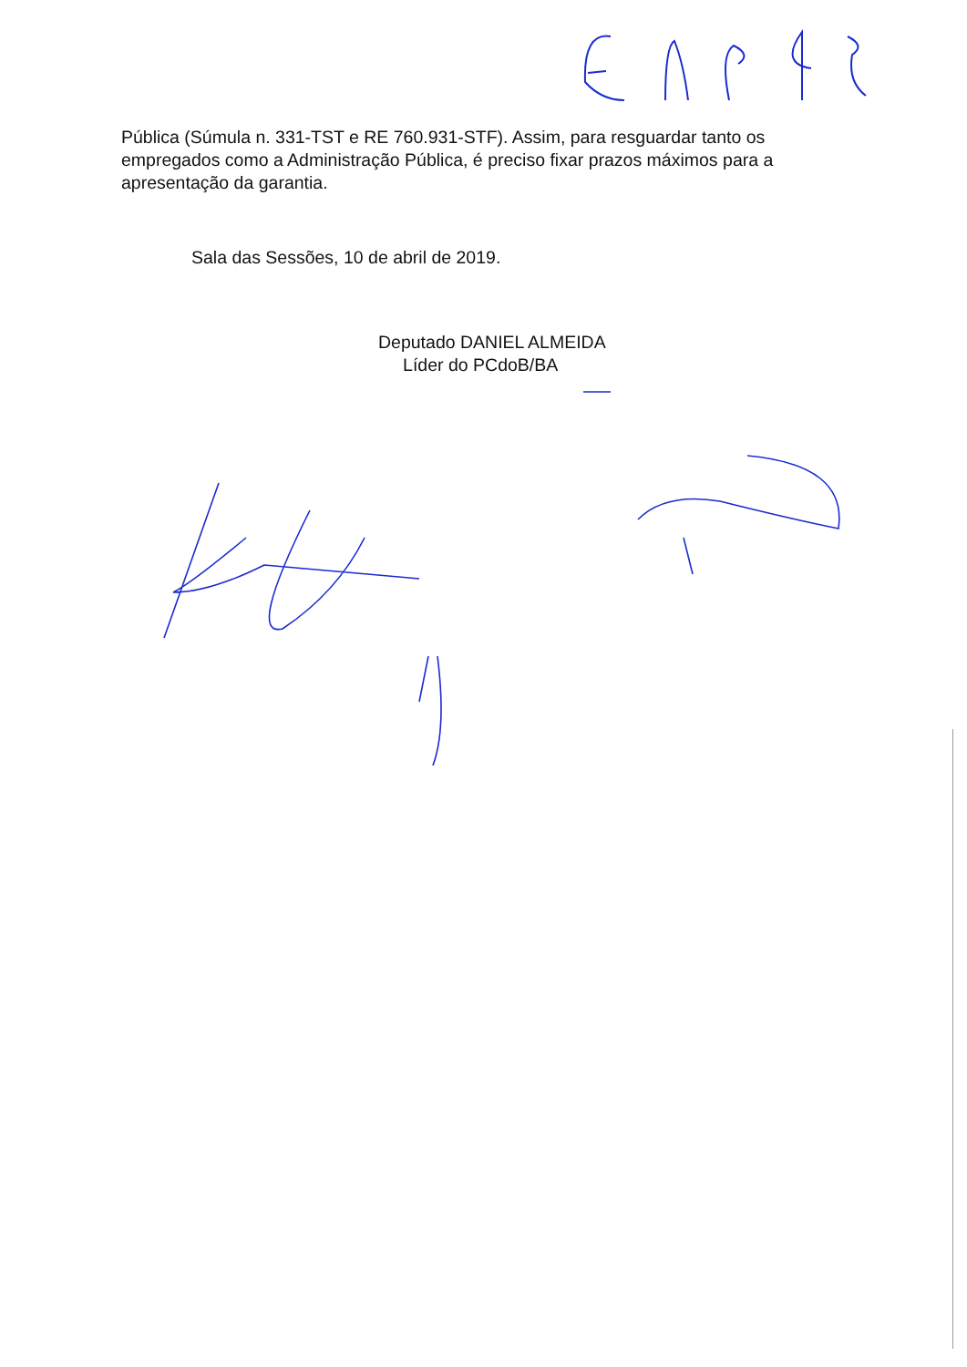Pública (Súmula n. 331-TST e RE 760.931-STF). Assim, para resguardar tanto os empregados como a Administração Pública, é preciso fixar prazos máximos para a apresentação da garantia.
Sala das Sessões, 10 de abril de 2019.
Deputado DANIEL ALMEIDA
Líder do PCdoB/BA